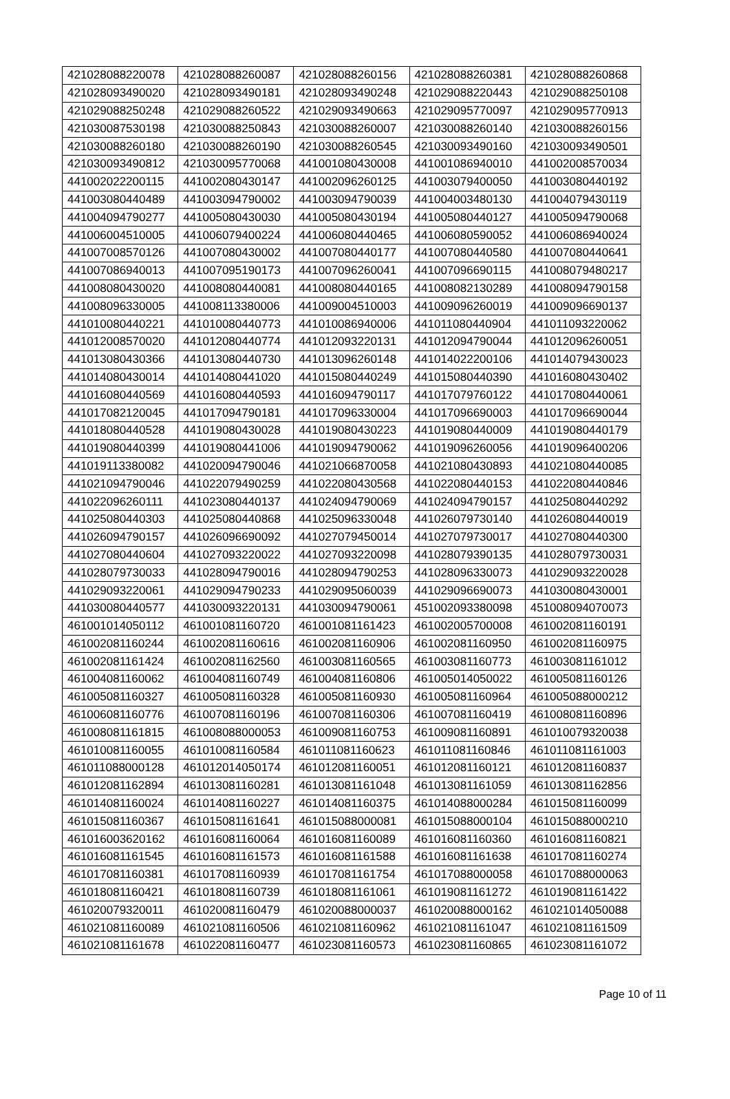| 421028088220078 | 421028088260087 | 421028088260156 | 421028088260381 | 421028088260868 |
| 421028093490020 | 421028093490181 | 421028093490248 | 421029088220443 | 421029088250108 |
| 421029088250248 | 421029088260522 | 421029093490663 | 421029095770097 | 421029095770913 |
| 421030087530198 | 421030088250843 | 421030088260007 | 421030088260140 | 421030088260156 |
| 421030088260180 | 421030088260190 | 421030088260545 | 421030093490160 | 421030093490501 |
| 421030093490812 | 421030095770068 | 441001080430008 | 441001086940010 | 441002008570034 |
| 441002022200115 | 441002080430147 | 441002096260125 | 441003079400050 | 441003080440192 |
| 441003080440489 | 441003094790002 | 441003094790039 | 441004003480130 | 441004079430119 |
| 441004094790277 | 441005080430030 | 441005080430194 | 441005080440127 | 441005094790068 |
| 441006004510005 | 441006079400224 | 441006080440465 | 441006080590052 | 441006086940024 |
| 441007008570126 | 441007080430002 | 441007080440177 | 441007080440580 | 441007080440641 |
| 441007086940013 | 441007095190173 | 441007096260041 | 441007096690115 | 441008079480217 |
| 441008080430020 | 441008080440081 | 441008080440165 | 441008082130289 | 441008094790158 |
| 441008096330005 | 441008113380006 | 441009004510003 | 441009096260019 | 441009096690137 |
| 441010080440221 | 441010080440773 | 441010086940006 | 441011080440904 | 441011093220062 |
| 441012008570020 | 441012080440774 | 441012093220131 | 441012094790044 | 441012096260051 |
| 441013080430366 | 441013080440730 | 441013096260148 | 441014022200106 | 441014079430023 |
| 441014080430014 | 441014080441020 | 441015080440249 | 441015080440390 | 441016080430402 |
| 441016080440569 | 441016080440593 | 441016094790117 | 441017079760122 | 441017080440061 |
| 441017082120045 | 441017094790181 | 441017096330004 | 441017096690003 | 441017096690044 |
| 441018080440528 | 441019080430028 | 441019080430223 | 441019080440009 | 441019080440179 |
| 441019080440399 | 441019080441006 | 441019094790062 | 441019096260056 | 441019096400206 |
| 441019113380082 | 441020094790046 | 441021066870058 | 441021080430893 | 441021080440085 |
| 441021094790046 | 441022079490259 | 441022080430568 | 441022080440153 | 441022080440846 |
| 441022096260111 | 441023080440137 | 441024094790069 | 441024094790157 | 441025080440292 |
| 441025080440303 | 441025080440868 | 441025096330048 | 441026079730140 | 441026080440019 |
| 441026094790157 | 441026096690092 | 441027079450014 | 441027079730017 | 441027080440300 |
| 441027080440604 | 441027093220022 | 441027093220098 | 441028079390135 | 441028079730031 |
| 441028079730033 | 441028094790016 | 441028094790253 | 441028096330073 | 441029093220028 |
| 441029093220061 | 441029094790233 | 441029095060039 | 441029096690073 | 441030080430001 |
| 441030080440577 | 441030093220131 | 441030094790061 | 451002093380098 | 451008094070073 |
| 461001014050112 | 461001081160720 | 461001081161423 | 461002005700008 | 461002081160191 |
| 461002081160244 | 461002081160616 | 461002081160906 | 461002081160950 | 461002081160975 |
| 461002081161424 | 461002081162560 | 461003081160565 | 461003081160773 | 461003081161012 |
| 461004081160062 | 461004081160749 | 461004081160806 | 461005014050022 | 461005081160126 |
| 461005081160327 | 461005081160328 | 461005081160930 | 461005081160964 | 461005088000212 |
| 461006081160776 | 461007081160196 | 461007081160306 | 461007081160419 | 461008081160896 |
| 461008081161815 | 461008088000053 | 461009081160753 | 461009081160891 | 461010079320038 |
| 461010081160055 | 461010081160584 | 461011081160623 | 461011081160846 | 461011081161003 |
| 461011088000128 | 461012014050174 | 461012081160051 | 461012081160121 | 461012081160837 |
| 461012081162894 | 461013081160281 | 461013081161048 | 461013081161059 | 461013081162856 |
| 461014081160024 | 461014081160227 | 461014081160375 | 461014088000284 | 461015081160099 |
| 461015081160367 | 461015081161641 | 461015088000081 | 461015088000104 | 461015088000210 |
| 461016003620162 | 461016081160064 | 461016081160089 | 461016081160360 | 461016081160821 |
| 461016081161545 | 461016081161573 | 461016081161588 | 461016081161638 | 461017081160274 |
| 461017081160381 | 461017081160939 | 461017081161754 | 461017088000058 | 461017088000063 |
| 461018081160421 | 461018081160739 | 461018081161061 | 461019081161272 | 461019081161422 |
| 461020079320011 | 461020081160479 | 461020088000037 | 461020088000162 | 461021014050088 |
| 461021081160089 | 461021081160506 | 461021081160962 | 461021081161047 | 461021081161509 |
| 461021081161678 | 461022081160477 | 461023081160573 | 461023081160865 | 461023081161072 |
Page 10 of 11